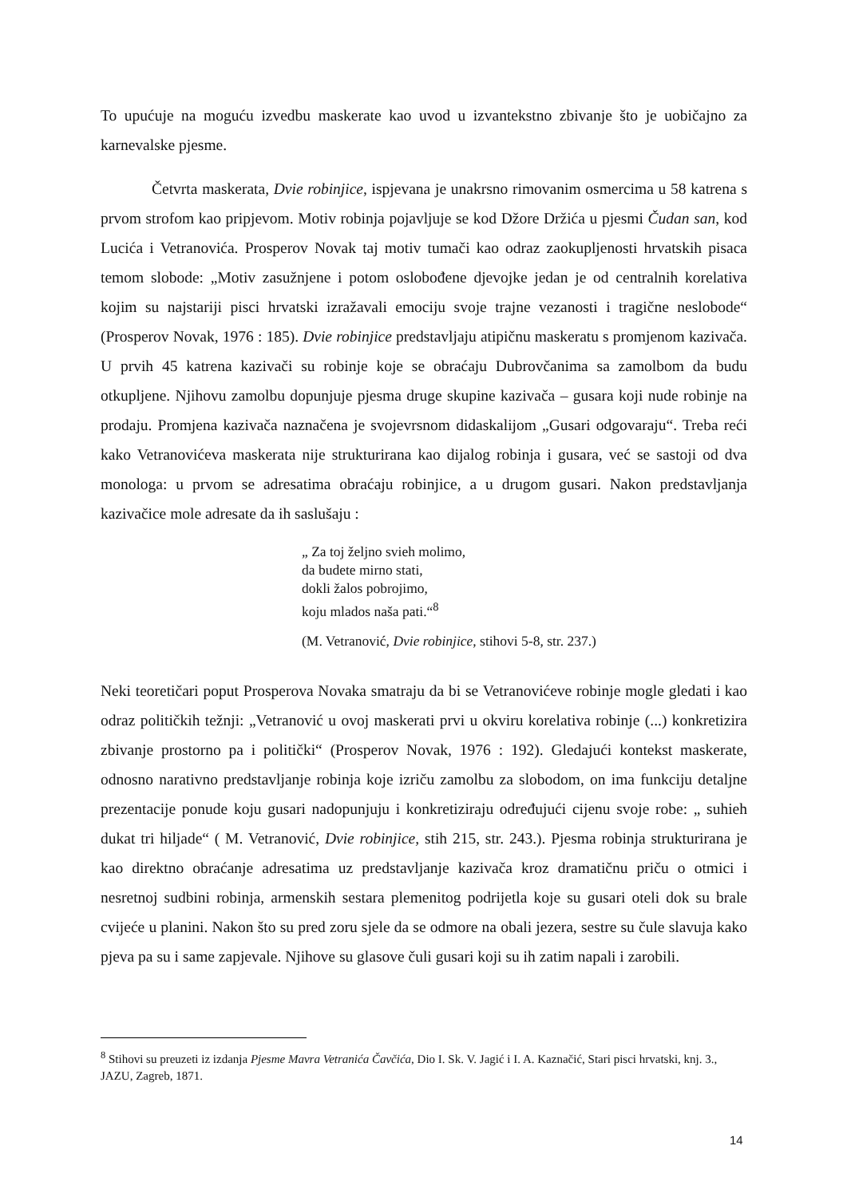To upućuje na moguću izvedbu maskerate kao uvod u izvantekstno zbivanje što je uobičajno za karnevalske pjesme.
Četvrta maskerata, Dvie robinjice, ispjevana je unakrsno rimovanim osmercima u 58 katrena s prvom strofom kao pripjevom. Motiv robinja pojavljuje se kod Džore Držića u pjesmi Čudan san, kod Lucića i Vetranovića. Prosperov Novak taj motiv tumači kao odraz zaokupljenosti hrvatskih pisaca temom slobode: „Motiv zasužnjene i potom oslobođene djevojke jedan je od centralnih korelativa kojim su najstariji pisci hrvatski izražavali emociju svoje trajne vezanosti i tragične neslobode“ (Prosperov Novak, 1976 : 185). Dvie robinjice predstavljaju atipičnu maskeratu s promjenom kazivača. U prvih 45 katrena kazivači su robinje koje se obraćaju Dubrovčanima sa zamolbom da budu otkupljene. Njihovu zamolbu dopunjuje pjesma druge skupine kazivača – gusara koji nude robinje na prodaju. Promjena kazivača naznačena je svojevrsnom didaskalijom „Gusari odgovaraju“. Treba reći kako Vetranovićeva maskerata nije strukturirana kao dijalog robinja i gusara, već se sastoji od dva monologa: u prvom se adresatima obraćaju robinjice, a u drugom gusari. Nakon predstavljanja kazivačice mole adresate da ih saslušaju :
„ Za toj željno svieh molimo,
da budete mirno stati,
dokli žalos pobrojimo,
koju mlados naša pati.“<sup>8</sup>
(M. Vetranović, Dvie robinjice, stihovi 5-8, str. 237.)
Neki teoretičari poput Prosperova Novaka smatraju da bi se Vetranovićeve robinje mogle gledati i kao odraz političkih težnji: „Vetranović u ovoj maskerati prvi u okviru korelativa robinje (...) konkretizira zbivanje prostorno pa i politički“ (Prosperov Novak, 1976 : 192). Gledajući kontekst maskerate, odnosno narativno predstavljanje robinja koje izriču zamolbu za slobodom, on ima funkciju detaljne prezentacije ponude koju gusari nadopunjuju i konkretiziraju određujući cijenu svoje robe: „ suhieh dukat tri hiljade“ ( M. Vetranović, Dvie robinjice, stih 215, str. 243.). Pjesma robinja strukturirana je kao direktno obraćanje adresatima uz predstavljanje kazivača kroz dramatičnu priču o otmici i nesretnoj sudbini robinja, armenskih sestara plemenitog podrijetla koje su gusari oteli dok su brale cvijeće u planini. Nakon što su pred zoru sjele da se odmore na obali jezera, sestre su čule slavuja kako pjeva pa su i same zapjevale. Njihove su glasove čuli gusari koji su ih zatim napali i zarobili.
<sup>8</sup> Stihovi su preuzeti iz izdanja Pjesme Mavra Vetranića Čavčića, Dio I. Sk. V. Jagić i I. A. Kaznačić, Stari pisci hrvatski, knj. 3., JAZU, Zagreb, 1871.
14